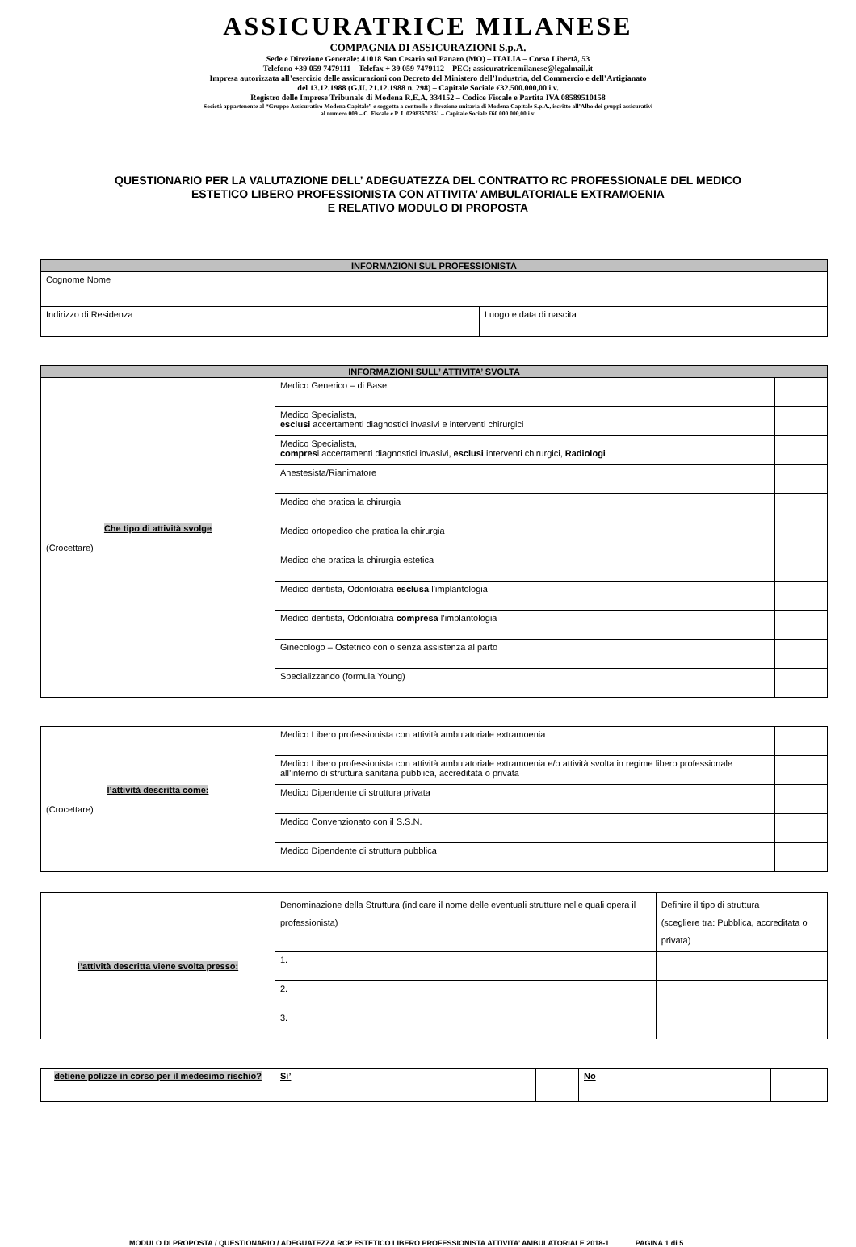ASSICURATRICE MILANESE
COMPAGNIA DI ASSICURAZIONI S.p.A.
Sede e Direzione Generale: 41018 San Cesario sul Panaro (MO) – ITALIA – Corso Libertà, 53
Telefono +39 059 7479111 – Telefax + 39 059 7479112 – PEC: assicuratricemilanese@legalmail.it
Impresa autorizzata all’esercizio delle assicurazioni con Decreto del Ministero dell’Industria, del Commercio e dell’Artigianato
del 13.12.1988 (G.U. 21.12.1988 n. 298) – Capitale Sociale €32.500.000,00 i.v.
Registro delle Imprese Tribunale di Modena R.E.A. 334152 – Codice Fiscale e Partita IVA 08589510158
Società appartenente al “Gruppo Assicurativo Modena Capitale” e soggetta a controllo e direzione unitaria di Modena Capitale S.p.A., iscritto all’Albo dei gruppi assicurativi
al numero 009 – C. Fiscale e P. I. 02983670361 – Capitale Sociale €60.000.000,00 i.v.
QUESTIONARIO PER LA VALUTAZIONE DELL’ ADEGUATEZZA DEL CONTRATTO RC PROFESSIONALE DEL MEDICO
ESTETICO LIBERO PROFESSIONISTA CON ATTIVITA’ AMBULATORIALE EXTRAMOENIA
E RELATIVO MODULO DI PROPOSTA
| INFORMAZIONI SUL PROFESSIONISTA | |
| Cognome Nome | |
| Indirizzo di Residenza | Luogo e data di nascita |
| INFORMAZIONI SULL’ ATTIVITA’ SVOLTA | | |
| Che tipo di attività svolge (Crocettare) | Medico Generico – di Base | |
| | Medico Specialista, esclusi accertamenti diagnostici invasivi e interventi chirurgici | |
| | Medico Specialista, compres i accertamenti diagnostici invasivi, esclusi interventi chirurgici, Radiologi | |
| | Anestesista/Rianimatore | |
| | Medico che pratica la chirurgia | |
| | Medico ortopedico che pratica la chirurgia | |
| | Medico che pratica la chirurgia estetica | |
| | Medico dentista, Odontoiatra esclusa l’implantologia | |
| | Medico dentista, Odontoiatra compresa l’implantologia | |
| | Ginecologo – Ostetrico con o senza assistenza al parto | |
| | Specializzando (formula Young) | |
| l’attività descritta come: (Crocettare) | Medico Libero professionista con attività ambulatoriale extramoenia | |
| | Medico Libero professionista con attività ambulatoriale extramoenia e/o attività svolta in regime libero professionale all’interno di struttura sanitaria pubblica, accreditata o privata | |
| | Medico Dipendente di struttura privata | |
| | Medico Convenzionato con il S.S.N. | |
| | Medico Dipendente di struttura pubblica | |
| l’attività descritta viene svolta presso: | Denominazione della Struttura (indicare il nome delle eventuali strutture nelle quali opera il professionista) | Definire il tipo di struttura (scegliere tra: Pubblica, accreditata o privata) |
| | 1. | |
| | 2. | |
| | 3. | |
| detiene polizze in corso per il medesimo rischio? | Si’ | | No | |
MODULO DI PROPOSTA / QUESTIONARIO / ADEGUATEZZA RCP ESTETICO LIBERO PROFESSIONISTA ATTIVITA’ AMBULATORIALE 2018-1 PAGINA 1 di 5